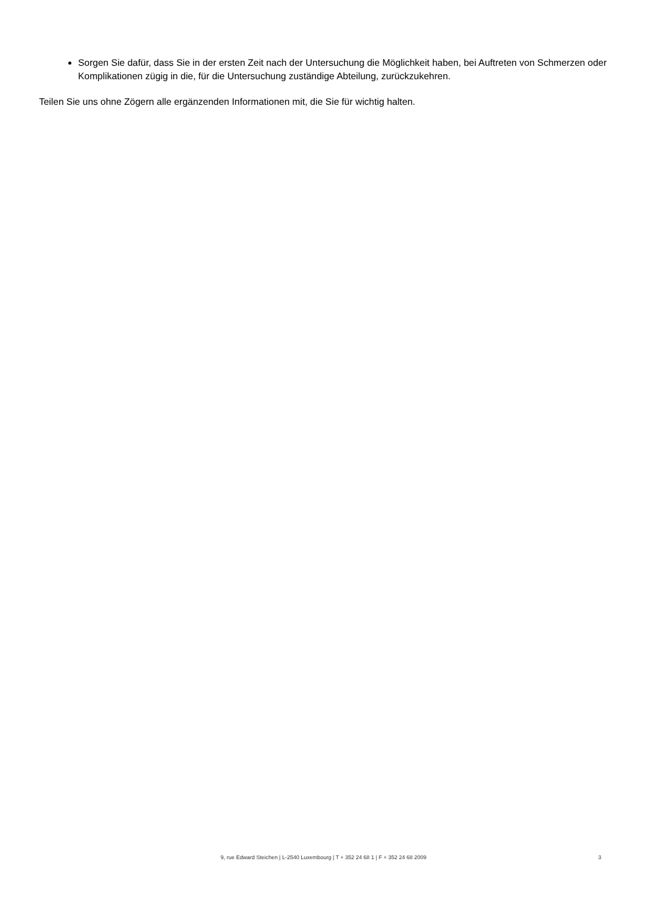Sorgen Sie dafür, dass Sie in der ersten Zeit nach der Untersuchung die Möglichkeit haben, bei Auftreten von Schmerzen oder Komplikationen zügig in die, für die Untersuchung zuständige Abteilung, zurückzukehren.
Teilen Sie uns ohne Zögern alle ergänzenden Informationen mit, die Sie für wichtig halten.
9, rue Edward Steichen | L-2540 Luxembourg | T + 352 24 68 1 | F + 352 24 68 2009
3